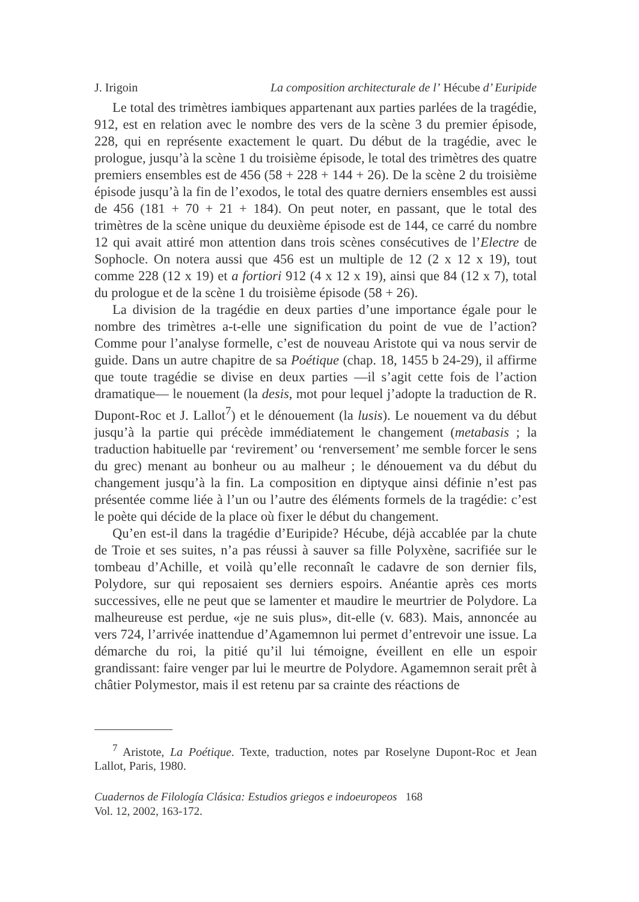J. Irigoin La composition architecturale de l’ Hécube d’ Euripide
Le total des trimètres iambiques appartenant aux parties parlées de la tragédie, 912, est en relation avec le nombre des vers de la scène 3 du premier épisode, 228, qui en représente exactement le quart. Du début de la tragédie, avec le prologue, jusqu’à la scène 1 du troisième épisode, le total des trimètres des quatre premiers ensembles est de 456 (58 + 228 + 144 + 26). De la scène 2 du troisième épisode jusqu’à la fin de l’exodos, le total des quatre derniers ensembles est aussi de 456 (181 + 70 + 21 + 184). On peut noter, en passant, que le total des trimètres de la scène unique du deuxième épisode est de 144, ce carré du nombre 12 qui avait attiré mon attention dans trois scènes consécutives de l’Electre de Sophocle. On notera aussi que 456 est un multiple de 12 (2 x 12 x 19), tout comme 228 (12 x 19) et a fortiori 912 (4 x 12 x 19), ainsi que 84 (12 x 7), total du prologue et de la scène 1 du troisième épisode (58 + 26).
La division de la tragédie en deux parties d’une importance égale pour le nombre des trimètres a-t-elle une signification du point de vue de l’action? Comme pour l’analyse formelle, c’est de nouveau Aristote qui va nous servir de guide. Dans un autre chapitre de sa Poétique (chap. 18, 1455 b 24-29), il affirme que toute tragédie se divise en deux parties —il s’agit cette fois de l’action dramatique— le nouement (la desis, mot pour lequel j’adopte la traduction de R. Dupont-Roc et J. Lallot<sup>7</sup>) et le dénouement (la lusis). Le nouement va du début jusqu’à la partie qui précède immédiatement le changement (metabasis ; la traduction habituelle par ‘revirement’ ou ‘renversement’ me semble forcer le sens du grec) menant au bonheur ou au malheur ; le dénouement va du début du changement jusqu’à la fin. La composition en diptyque ainsi définie n’est pas présentée comme liée à l’un ou l’autre des éléments formels de la tragédie: c’est le poète qui décide de la place où fixer le début du changement.
Qu’en est-il dans la tragédie d’Euripide? Hécube, déjà accablée par la chute de Troie et ses suites, n’a pas réussi à sauver sa fille Polyxène, sacrifiée sur le tombeau d’Achille, et voilà qu’elle reconnaît le cadavre de son dernier fils, Polydore, sur qui reposaient ses derniers espoirs. Anéantie après ces morts successives, elle ne peut que se lamenter et maudire le meurtrier de Polydore. La malheureuse est perdue, «je ne suis plus», dit-elle (v. 683). Mais, annoncée au vers 724, l’arrivée inattendue d’Agamemnon lui permet d’entrevoir une issue. La démarche du roi, la pitié qu’il lui témoigne, éveillent en elle un espoir grandissant: faire venger par lui le meurtre de Polydore. Agamemnon serait prêt à châtier Polymestor, mais il est retenu par sa crainte des réactions de
<sup>7</sup> Aristote, La Poétique. Texte, traduction, notes par Roselyne Dupont-Roc et Jean Lallot, Paris, 1980.
Cuadernos de Filología Clásica: Estudios griegos e indoeuropeos 168
Vol. 12, 2002, 163-172.